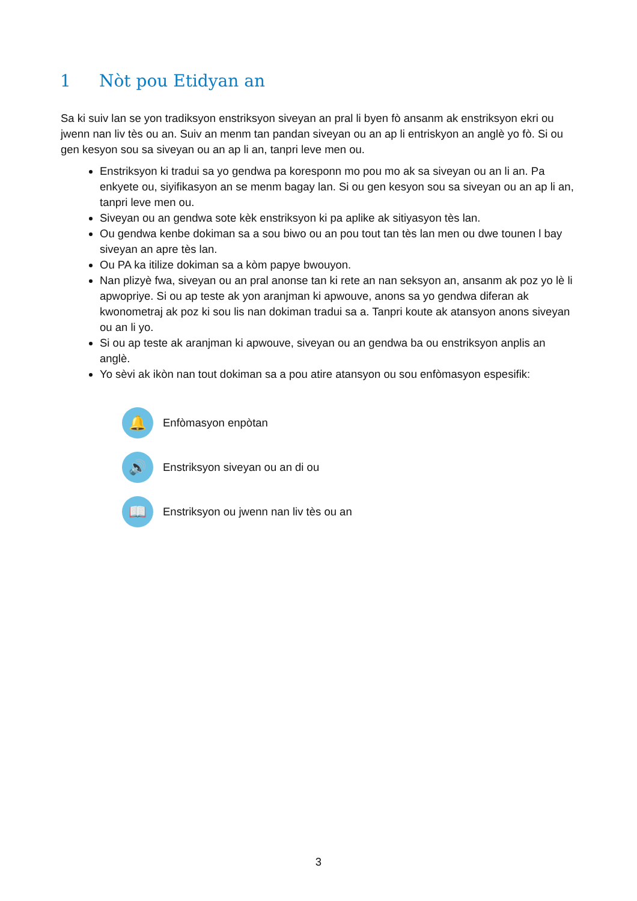1 Nòt pou Etidyan an
Sa ki suiv lan se yon tradiksyon enstriksyon siveyan an pral li byen fò ansanm ak enstriksyon ekri ou jwenn nan liv tès ou an. Suiv an menm tan pandan siveyan ou an ap li entriskyon an anglè yo fò. Si ou gen kesyon sou sa siveyan ou an ap li an, tanpri leve men ou.
Enstriksyon ki tradui sa yo gendwa pa koresponn mo pou mo ak sa siveyan ou an li an. Pa enkyete ou, siyifikasyon an se menm bagay lan. Si ou gen kesyon sou sa siveyan ou an ap li an, tanpri leve men ou.
Siveyan ou an gendwa sote kèk enstriksyon ki pa aplike ak sitiyasyon tès lan.
Ou gendwa kenbe dokiman sa a sou biwo ou an pou tout tan tès lan men ou dwe tounen l bay siveyan an apre tès lan.
Ou PA ka itilize dokiman sa a kòm papye bwouyon.
Nan plizyè fwa, siveyan ou an pral anonse tan ki rete an nan seksyon an, ansanm ak poz yo lè li apwopriye. Si ou ap teste ak yon aranjman ki apwouve, anons sa yo gendwa diferan ak kwonometraj ak poz ki sou lis nan dokiman tradui sa a. Tanpri koute ak atansyon anons siveyan ou an li yo.
Si ou ap teste ak aranjman ki apwouve, siveyan ou an gendwa ba ou enstriksyon anplis an anglè.
Yo sèvi ak ikòn nan tout dokiman sa a pou atire atansyon ou sou enfòmasyon espesifik:
🔔
Enfòmasyon enpòtan
🔊
Enstriksyon siveyan ou an di ou
📖
Enstriksyon ou jwenn nan liv tès ou an
3